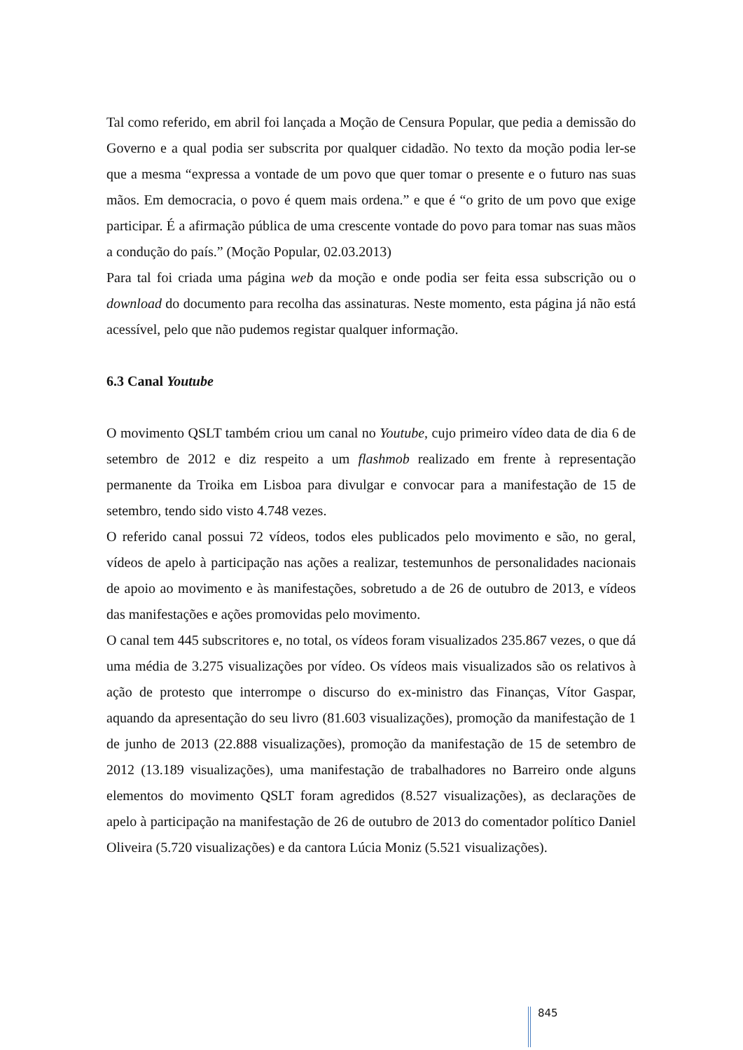Tal como referido, em abril foi lançada a Moção de Censura Popular, que pedia a demissão do Governo e a qual podia ser subscrita por qualquer cidadão. No texto da moção podia ler-se que a mesma “expressa a vontade de um povo que quer tomar o presente e o futuro nas suas mãos. Em democracia, o povo é quem mais ordena.” e que é “o grito de um povo que exige participar. É a afirmação pública de uma crescente vontade do povo para tomar nas suas mãos a condução do país.” (Moção Popular, 02.03.2013)
Para tal foi criada uma página web da moção e onde podia ser feita essa subscrição ou o download do documento para recolha das assinaturas. Neste momento, esta página já não está acessível, pelo que não pudemos registar qualquer informação.
6.3 Canal Youtube
O movimento QSLT também criou um canal no Youtube, cujo primeiro vídeo data de dia 6 de setembro de 2012 e diz respeito a um flashmob realizado em frente à representação permanente da Troika em Lisboa para divulgar e convocar para a manifestação de 15 de setembro, tendo sido visto 4.748 vezes.
O referido canal possui 72 vídeos, todos eles publicados pelo movimento e são, no geral, vídeos de apelo à participação nas ações a realizar, testemunhos de personalidades nacionais de apoio ao movimento e às manifestações, sobretudo a de 26 de outubro de 2013, e vídeos das manifestações e ações promovidas pelo movimento.
O canal tem 445 subscritores e, no total, os vídeos foram visualizados 235.867 vezes, o que dá uma média de 3.275 visualizações por vídeo. Os vídeos mais visualizados são os relativos à ação de protesto que interrompe o discurso do ex-ministro das Finanças, Vítor Gaspar, aquando da apresentação do seu livro (81.603 visualizações), promoção da manifestação de 1 de junho de 2013 (22.888 visualizações), promoção da manifestação de 15 de setembro de 2012 (13.189 visualizações), uma manifestação de trabalhadores no Barreiro onde alguns elementos do movimento QSLT foram agredidos (8.527 visualizações), as declarações de apelo à participação na manifestação de 26 de outubro de 2013 do comentador político Daniel Oliveira (5.720 visualizações) e da cantora Lúcia Moniz (5.521 visualizações).
845